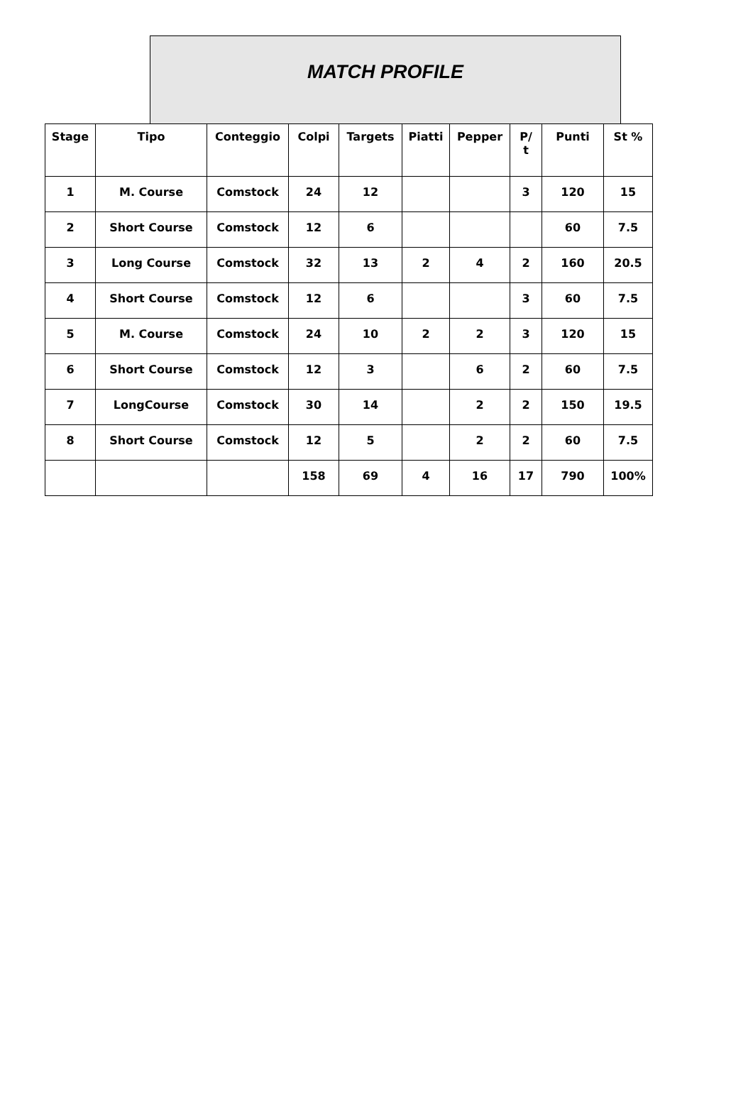MATCH PROFILE
| Stage | Tipo | Conteggio | Colpi | Targets | Piatti | Pepper | P/ t | Punti | St % |
| --- | --- | --- | --- | --- | --- | --- | --- | --- | --- |
| 1 | M. Course | Comstock | 24 | 12 | | | 3 | 120 | 15 |
| 2 | Short Course | Comstock | 12 | 6 | | | | 60 | 7.5 |
| 3 | Long Course | Comstock | 32 | 13 | 2 | 4 | 2 | 160 | 20.5 |
| 4 | Short Course | Comstock | 12 | 6 | | | 3 | 60 | 7.5 |
| 5 | M. Course | Comstock | 24 | 10 | 2 | 2 | 3 | 120 | 15 |
| 6 | Short Course | Comstock | 12 | 3 | | 6 | 2 | 60 | 7.5 |
| 7 | LongCourse | Comstock | 30 | 14 | | 2 | 2 | 150 | 19.5 |
| 8 | Short Course | Comstock | 12 | 5 | | 2 | 2 | 60 | 7.5 |
| | | | 158 | 69 | 4 | 16 | 17 | 790 | 100% |